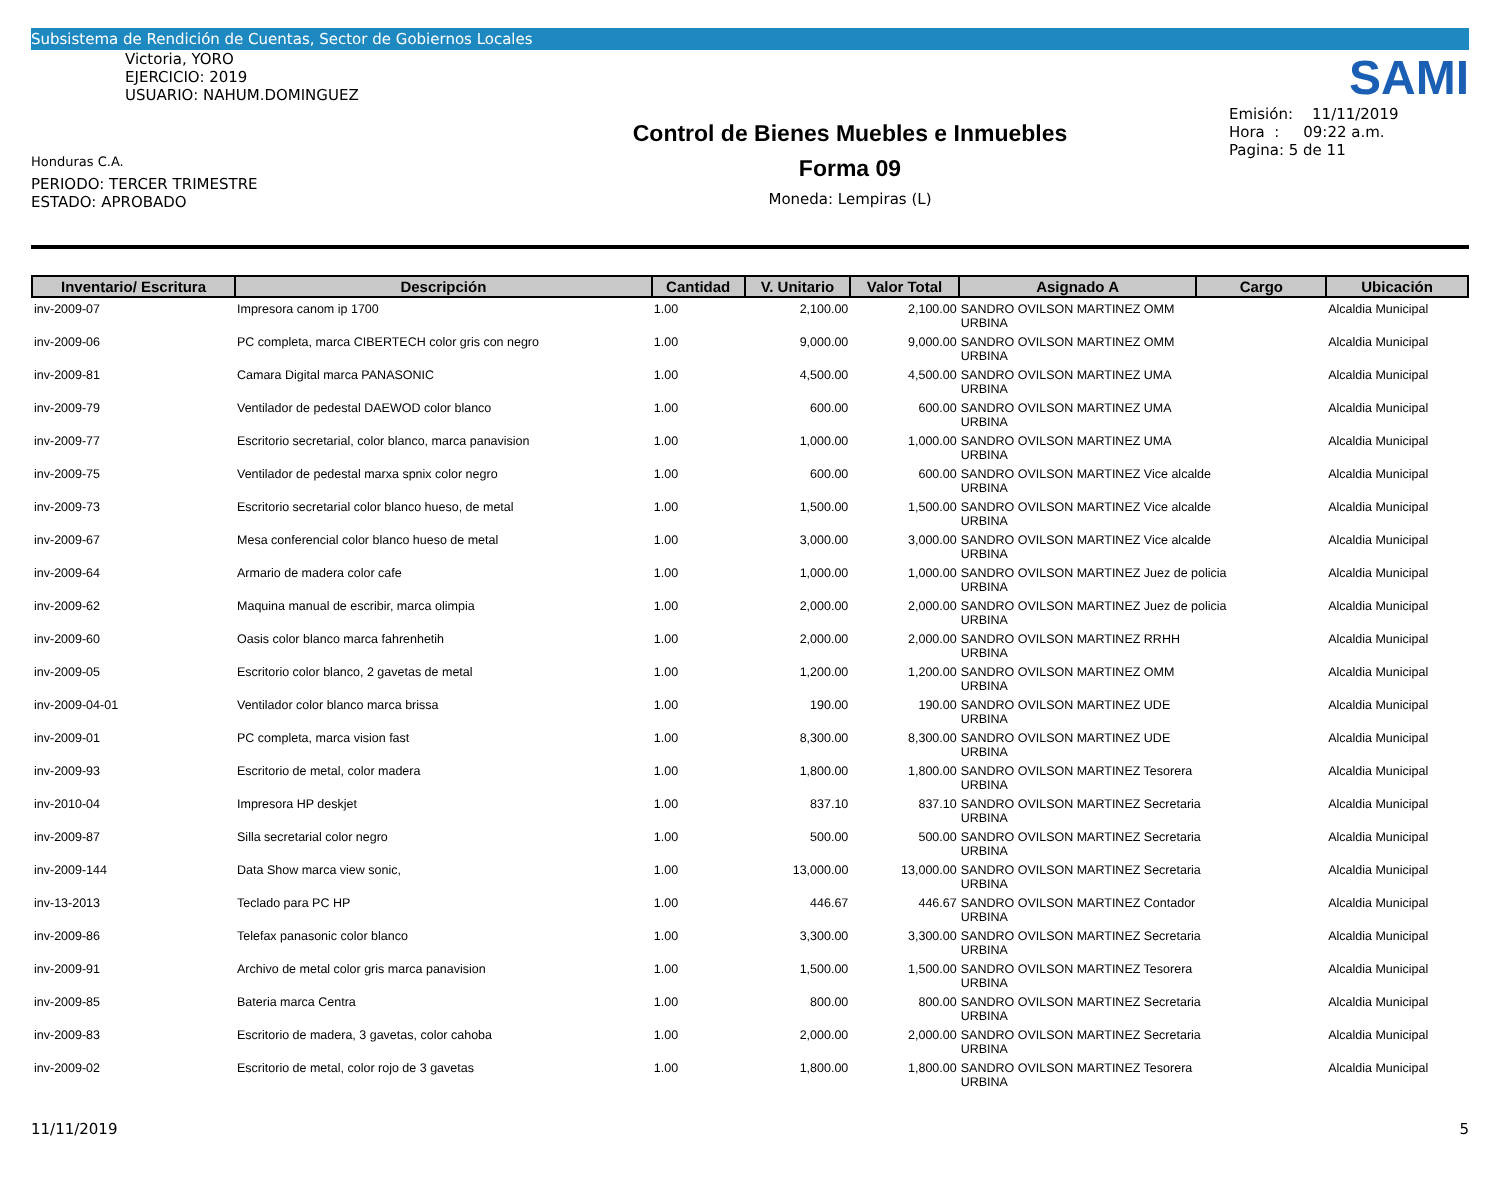Subsistema de Rendición de Cuentas, Sector de Gobiernos Locales
Victoria, YORO
EJERCICIO: 2019
USUARIO: NAHUM.DOMINGUEZ
Honduras C.A.
PERIODO: TERCER TRIMESTRE
ESTADO: APROBADO
Control de Bienes Muebles e Inmuebles
Forma 09
Moneda: Lempiras (L)
SAMI
Emisión: 11/11/2019
Hora : 09:22 a.m.
Pagina: 5 de 11
| Inventario/ Escritura | Descripción | Cantidad | V. Unitario | Valor Total | Asignado A | Cargo | Ubicación |
| --- | --- | --- | --- | --- | --- | --- | --- |
| inv-2009-07 | Impresora canom ip 1700 | 1.00 | 2,100.00 | 2,100.00 | SANDRO OVILSON MARTINEZ OMM URBINA | | Alcaldia Municipal |
| inv-2009-06 | PC completa, marca CIBERTECH color gris con negro | 1.00 | 9,000.00 | 9,000.00 | SANDRO OVILSON MARTINEZ OMM URBINA | | Alcaldia Municipal |
| inv-2009-81 | Camara Digital marca PANASONIC | 1.00 | 4,500.00 | 4,500.00 | SANDRO OVILSON MARTINEZ UMA URBINA | | Alcaldia Municipal |
| inv-2009-79 | Ventilador de pedestal DAEWOD color blanco | 1.00 | 600.00 | 600.00 | SANDRO OVILSON MARTINEZ UMA URBINA | | Alcaldia Municipal |
| inv-2009-77 | Escritorio secretarial, color blanco, marca panavision | 1.00 | 1,000.00 | 1,000.00 | SANDRO OVILSON MARTINEZ UMA URBINA | | Alcaldia Municipal |
| inv-2009-75 | Ventilador de pedestal marxa spnix color negro | 1.00 | 600.00 | 600.00 | SANDRO OVILSON MARTINEZ Vice alcalde URBINA | | Alcaldia Municipal |
| inv-2009-73 | Escritorio secretarial color blanco hueso, de metal | 1.00 | 1,500.00 | 1,500.00 | SANDRO OVILSON MARTINEZ Vice alcalde URBINA | | Alcaldia Municipal |
| inv-2009-67 | Mesa conferencial color blanco hueso de metal | 1.00 | 3,000.00 | 3,000.00 | SANDRO OVILSON MARTINEZ Vice alcalde URBINA | | Alcaldia Municipal |
| inv-2009-64 | Armario de madera color cafe | 1.00 | 1,000.00 | 1,000.00 | SANDRO OVILSON MARTINEZ Juez de policia URBINA | | Alcaldia Municipal |
| inv-2009-62 | Maquina manual de escribir, marca olimpia | 1.00 | 2,000.00 | 2,000.00 | SANDRO OVILSON MARTINEZ Juez de policia URBINA | | Alcaldia Municipal |
| inv-2009-60 | Oasis color blanco marca fahrenhetih | 1.00 | 2,000.00 | 2,000.00 | SANDRO OVILSON MARTINEZ RRHH URBINA | | Alcaldia Municipal |
| inv-2009-05 | Escritorio color blanco, 2 gavetas de metal | 1.00 | 1,200.00 | 1,200.00 | SANDRO OVILSON MARTINEZ OMM URBINA | | Alcaldia Municipal |
| inv-2009-04-01 | Ventilador color blanco marca brissa | 1.00 | 190.00 | 190.00 | SANDRO OVILSON MARTINEZ UDE URBINA | | Alcaldia Municipal |
| inv-2009-01 | PC completa, marca vision fast | 1.00 | 8,300.00 | 8,300.00 | SANDRO OVILSON MARTINEZ UDE URBINA | | Alcaldia Municipal |
| inv-2009-93 | Escritorio de metal, color madera | 1.00 | 1,800.00 | 1,800.00 | SANDRO OVILSON MARTINEZ Tesorera URBINA | | Alcaldia Municipal |
| inv-2010-04 | Impresora HP deskjet | 1.00 | 837.10 | 837.10 | SANDRO OVILSON MARTINEZ Secretaria URBINA | | Alcaldia Municipal |
| inv-2009-87 | Silla secretarial color negro | 1.00 | 500.00 | 500.00 | SANDRO OVILSON MARTINEZ Secretaria URBINA | | Alcaldia Municipal |
| inv-2009-144 | Data Show marca view sonic, | 1.00 | 13,000.00 | 13,000.00 | SANDRO OVILSON MARTINEZ Secretaria URBINA | | Alcaldia Municipal |
| inv-13-2013 | Teclado para PC HP | 1.00 | 446.67 | 446.67 | SANDRO OVILSON MARTINEZ Contador URBINA | | Alcaldia Municipal |
| inv-2009-86 | Telefax panasonic color blanco | 1.00 | 3,300.00 | 3,300.00 | SANDRO OVILSON MARTINEZ Secretaria URBINA | | Alcaldia Municipal |
| inv-2009-91 | Archivo de metal color gris marca panavision | 1.00 | 1,500.00 | 1,500.00 | SANDRO OVILSON MARTINEZ Tesorera URBINA | | Alcaldia Municipal |
| inv-2009-85 | Bateria marca Centra | 1.00 | 800.00 | 800.00 | SANDRO OVILSON MARTINEZ Secretaria URBINA | | Alcaldia Municipal |
| inv-2009-83 | Escritorio de madera, 3 gavetas, color cahoba | 1.00 | 2,000.00 | 2,000.00 | SANDRO OVILSON MARTINEZ Secretaria URBINA | | Alcaldia Municipal |
| inv-2009-02 | Escritorio de metal, color rojo de 3 gavetas | 1.00 | 1,800.00 | 1,800.00 | SANDRO OVILSON MARTINEZ Tesorera URBINA | | Alcaldia Municipal |
11/11/2019 5